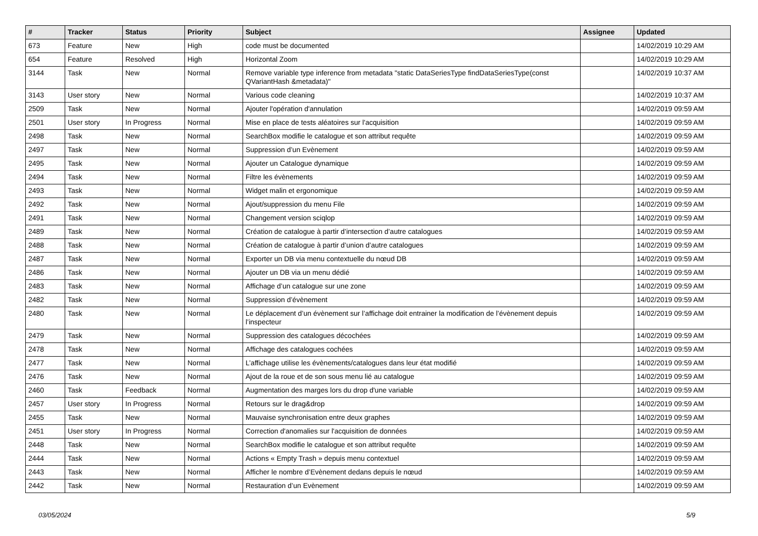| # | Tracker | Status | Priority | Subject | Assignee | Updated |
| --- | --- | --- | --- | --- | --- | --- |
| 673 | Feature | New | High | code must be documented | | 14/02/2019 10:29 AM |
| 654 | Feature | Resolved | High | Horizontal Zoom | | 14/02/2019 10:29 AM |
| 3144 | Task | New | Normal | Remove variable type inference from metadata "static DataSeriesType findDataSeriesType(const QVariantHash &metadata)" | | 14/02/2019 10:37 AM |
| 3143 | User story | New | Normal | Various code cleaning | | 14/02/2019 10:37 AM |
| 2509 | Task | New | Normal | Ajouter l'opération d'annulation | | 14/02/2019 09:59 AM |
| 2501 | User story | In Progress | Normal | Mise en place de tests aléatoires sur l'acquisition | | 14/02/2019 09:59 AM |
| 2498 | Task | New | Normal | SearchBox modifie le catalogue et son attribut requête | | 14/02/2019 09:59 AM |
| 2497 | Task | New | Normal | Suppression d’un Evènement | | 14/02/2019 09:59 AM |
| 2495 | Task | New | Normal | Ajouter un Catalogue dynamique | | 14/02/2019 09:59 AM |
| 2494 | Task | New | Normal | Filtre les évènements | | 14/02/2019 09:59 AM |
| 2493 | Task | New | Normal | Widget malin et ergonomique | | 14/02/2019 09:59 AM |
| 2492 | Task | New | Normal | Ajout/suppression du menu File | | 14/02/2019 09:59 AM |
| 2491 | Task | New | Normal | Changement version sciqlop | | 14/02/2019 09:59 AM |
| 2489 | Task | New | Normal | Création de catalogue à partir d’intersection d’autre catalogues | | 14/02/2019 09:59 AM |
| 2488 | Task | New | Normal | Création de catalogue à partir d’union d’autre catalogues | | 14/02/2019 09:59 AM |
| 2487 | Task | New | Normal | Exporter un DB via menu contextuelle du nœud DB | | 14/02/2019 09:59 AM |
| 2486 | Task | New | Normal | Ajouter un DB via un menu dédié | | 14/02/2019 09:59 AM |
| 2483 | Task | New | Normal | Affichage d’un catalogue sur une zone | | 14/02/2019 09:59 AM |
| 2482 | Task | New | Normal | Suppression d’évènement | | 14/02/2019 09:59 AM |
| 2480 | Task | New | Normal | Le déplacement d’un évènement sur l’affichage doit entrainer la modification de l’évènement depuis l’inspecteur | | 14/02/2019 09:59 AM |
| 2479 | Task | New | Normal | Suppression des catalogues décochées | | 14/02/2019 09:59 AM |
| 2478 | Task | New | Normal | Affichage des catalogues cochées | | 14/02/2019 09:59 AM |
| 2477 | Task | New | Normal | L’affichage utilise les évènements/catalogues dans leur état modifié | | 14/02/2019 09:59 AM |
| 2476 | Task | New | Normal | Ajout de la roue et de son sous menu lié au catalogue | | 14/02/2019 09:59 AM |
| 2460 | Task | Feedback | Normal | Augmentation des marges lors du drop d'une variable | | 14/02/2019 09:59 AM |
| 2457 | User story | In Progress | Normal | Retours sur le drag&drop | | 14/02/2019 09:59 AM |
| 2455 | Task | New | Normal | Mauvaise synchronisation entre deux graphes | | 14/02/2019 09:59 AM |
| 2451 | User story | In Progress | Normal | Correction d'anomalies sur l'acquisition de données | | 14/02/2019 09:59 AM |
| 2448 | Task | New | Normal | SearchBox modifie le catalogue et son attribut requête | | 14/02/2019 09:59 AM |
| 2444 | Task | New | Normal | Actions « Empty Trash » depuis menu contextuel | | 14/02/2019 09:59 AM |
| 2443 | Task | New | Normal | Afficher le nombre d’Evènement dedans depuis le nœud | | 14/02/2019 09:59 AM |
| 2442 | Task | New | Normal | Restauration d’un Evènement | | 14/02/2019 09:59 AM |
03/05/2024 5/9